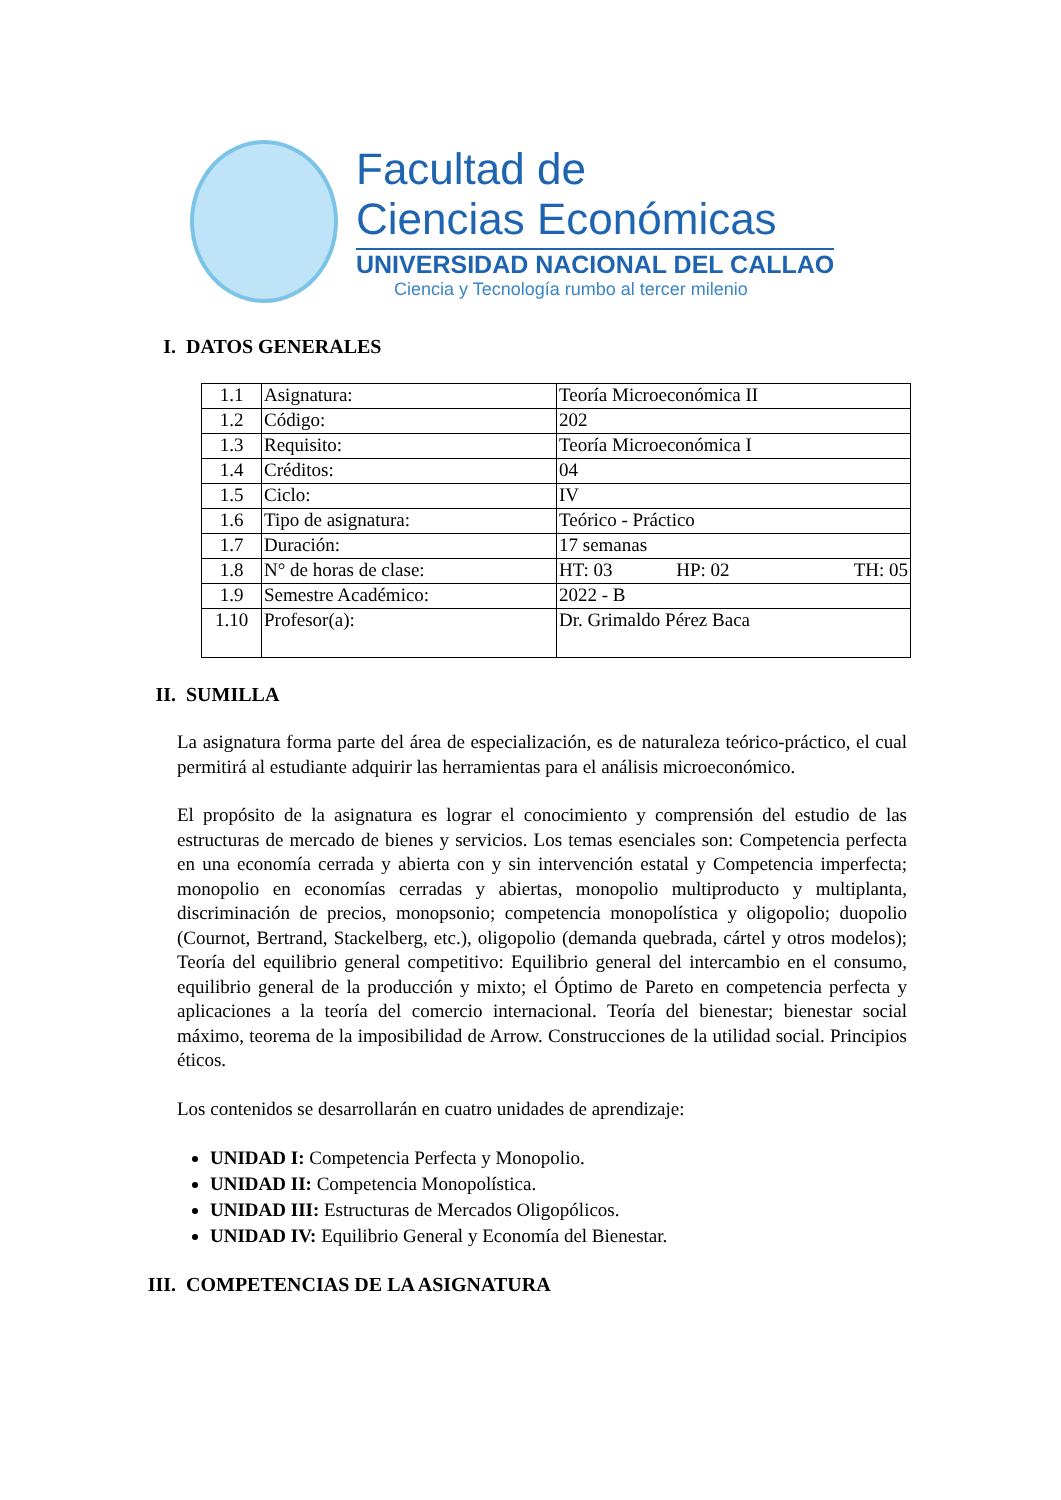Facultad de
Ciencias Económicas
UNIVERSIDAD NACIONAL DEL CALLAO
Ciencia y Tecnología rumbo al tercer milenio
I. DATOS GENERALES
| 1.1 | Asignatura: | Teoría Microeconómica II | | |
| 1.2 | Código: | 202 | | |
| 1.3 | Requisito: | Teoría Microeconómica I | | |
| 1.4 | Créditos: | 04 | | |
| 1.5 | Ciclo: | IV | | |
| 1.6 | Tipo de asignatura: | Teórico - Práctico | | |
| 1.7 | Duración: | 17 semanas | | |
| 1.8 | N° de horas de clase: | HT: 03 | HP: 02 | TH: 05 |
| 1.9 | Semestre Académico: | 2022 - B | | |
| 1.10 | Profesor(a): | Dr. Grimaldo Pérez Baca | | |
II. SUMILLA
La asignatura forma parte del área de especialización, es de naturaleza teórico-práctico, el cual permitirá al estudiante adquirir las herramientas para el análisis microeconómico.
El propósito de la asignatura es lograr el conocimiento y comprensión del estudio de las estructuras de mercado de bienes y servicios. Los temas esenciales son: Competencia perfecta en una economía cerrada y abierta con y sin intervención estatal y Competencia imperfecta; monopolio en economías cerradas y abiertas, monopolio multiproducto y multiplanta, discriminación de precios, monopsonio; competencia monopolística y oligopolio; duopolio (Cournot, Bertrand, Stackelberg, etc.), oligopolio (demanda quebrada, cártel y otros modelos); Teoría del equilibrio general competitivo: Equilibrio general del intercambio en el consumo, equilibrio general de la producción y mixto; el Óptimo de Pareto en competencia perfecta y aplicaciones a la teoría del comercio internacional. Teoría del bienestar; bienestar social máximo, teorema de la imposibilidad de Arrow. Construcciones de la utilidad social. Principios éticos.
Los contenidos se desarrollarán en cuatro unidades de aprendizaje:
UNIDAD I: Competencia Perfecta y Monopolio.
UNIDAD II: Competencia Monopolística.
UNIDAD III: Estructuras de Mercados Oligopólicos.
UNIDAD IV: Equilibrio General y Economía del Bienestar.
III. COMPETENCIAS DE LA ASIGNATURA